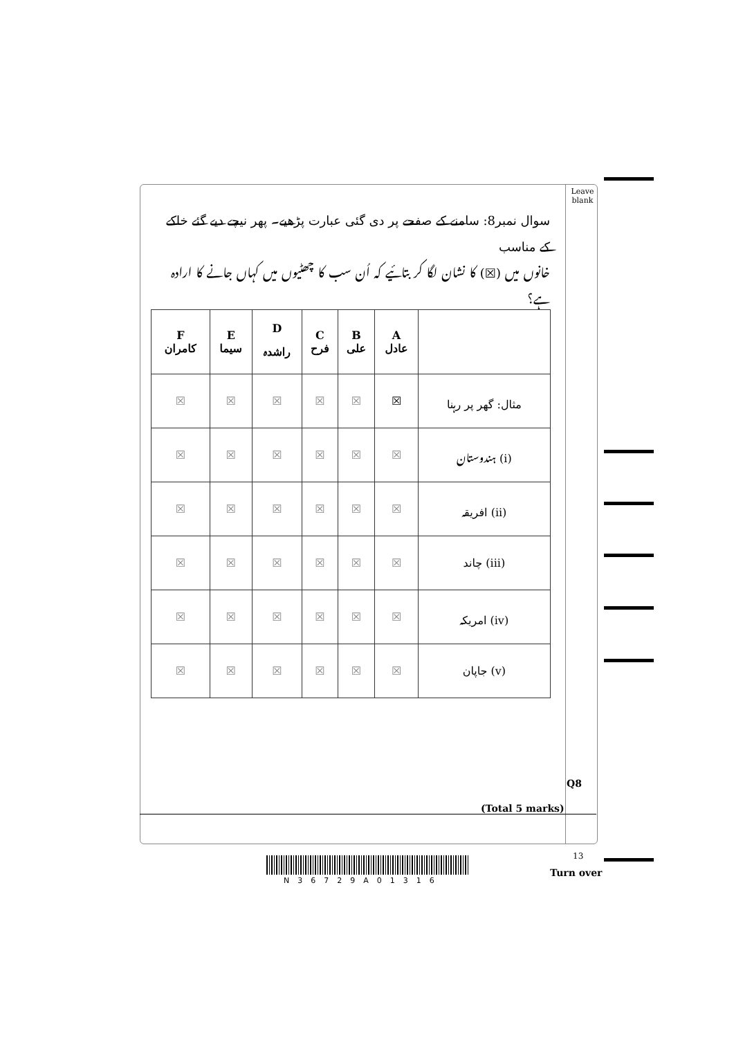Leave blank
سوال نمبر8: سامنے کے صفحے پر دی گئی عبارت پڑھیے۔ پھر نیچے دیے گئے خاکے کے مناسب
خانوں میں (☒) کا نشان لگا کر بتائیے کہ اُن سب کا چھٹیوں میں کہاں جانے کا ارادہ ہے؟
| | A عادل | B علی | C فرح | D راشدہ | E سیما | F کامران |
| --- | --- | --- | --- | --- | --- | --- |
| مثال: گھر پر رہنا | ☒ | ☒ | ☒ | ☒ | ☒ | ☒ |
| (i) ہندوستان | ☒ | ☒ | ☒ | ☒ | ☒ | ☒ |
| (ii) افریقہ | ☒ | ☒ | ☒ | ☒ | ☒ | ☒ |
| (iii) چاند | ☒ | ☒ | ☒ | ☒ | ☒ | ☒ |
| (iv) امریکہ | ☒ | ☒ | ☒ | ☒ | ☒ | ☒ |
| (v) جاپان | ☒ | ☒ | ☒ | ☒ | ☒ | ☒ |
Q8
(Total 5 marks)
13
N36729A01316
Turn over